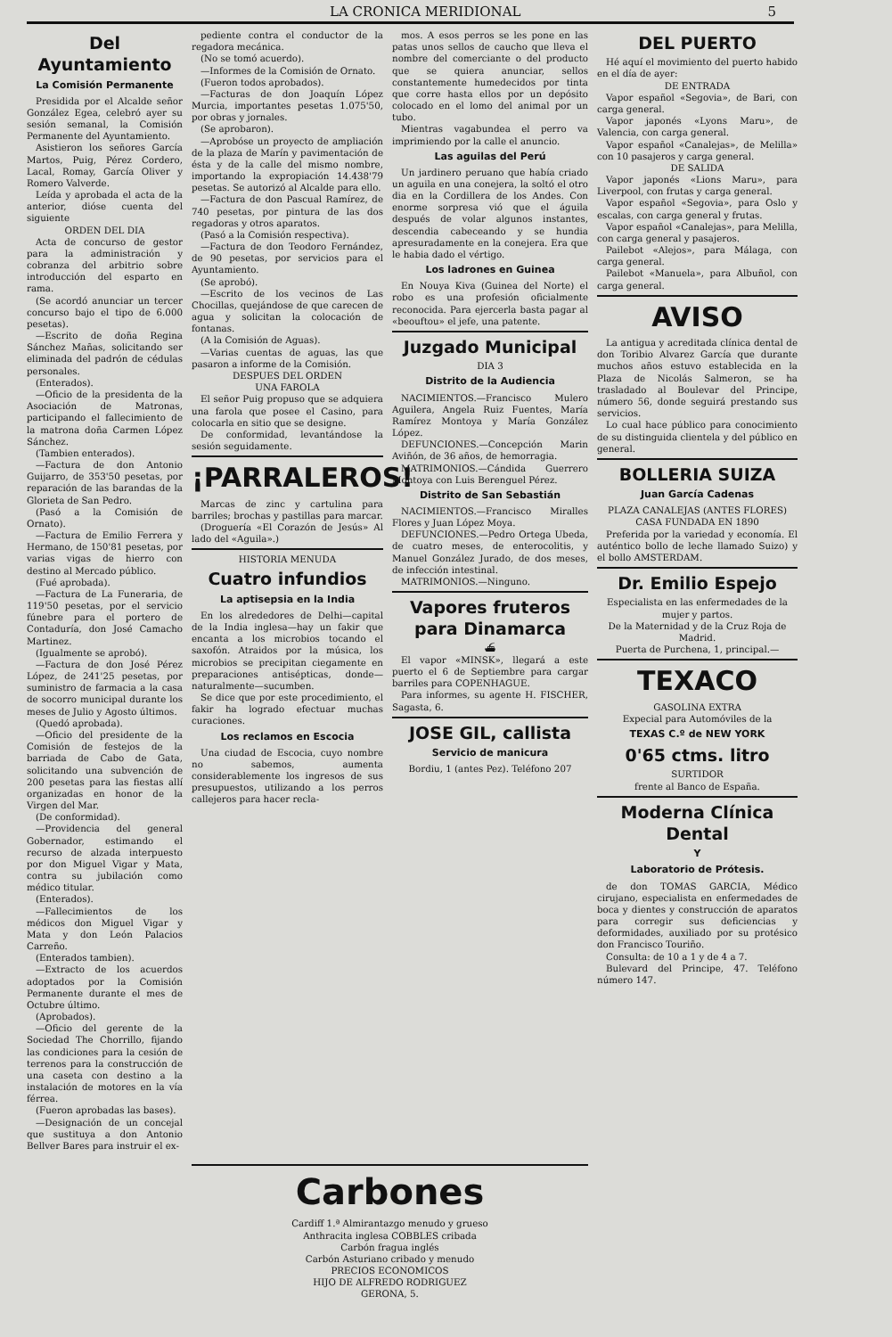LA CRONICA MERIDIONAL 5
Del Ayuntamiento
La Comisión Permanente
Presidida por el Alcalde señor González Egea, celebró ayer su sesión semanal, la Comisión Permanente del Ayuntamiento.
Asistieron los señores García Martos, Puig, Pérez Cordero, Lacal, Romay, García Oliver y Romero Valverde.
Leída y aprobada el acta de la anterior, dióse cuenta del siguiente
ORDEN DEL DIA
Acta de concurso de gestor para la administración y cobranza del arbitrio sobre introducción del esparto en rama.
(Se acordó anunciar un tercer concurso bajo el tipo de 6.000 pesetas).
—Escrito de doña Regina Sánchez Mañas, solicitando ser eliminada del padrón de cédulas personales.
(Enterados).
—Oficio de la presidenta de la Asociación de Matronas, participando el fallecimiento de la matrona doña Carmen López Sánchez.
(Tambien enterados).
—Factura de don Antonio Guijarro, de 353'50 pesetas, por reparación de las barandas de la Glorieta de San Pedro.
(Pasó a la Comisión de Ornato).
—Factura de Emilio Ferrera y Hermano, de 150'81 pesetas, por varias vigas de hierro con destino al Mercado público.
(Fué aprobada).
—Factura de La Funeraria, de 119'50 pesetas, por el servicio fúnebre para el portero de Contaduría, don José Camacho Martinez.
(Igualmente se aprobó).
—Factura de don José Pérez López, de 241'25 pesetas, por suministro de farmacia a la casa de socorro municipal durante los meses de Julio y Agosto últimos.
(Quedó aprobada).
—Oficio del presidente de la Comisión de festejos de la barriada de Cabo de Gata, solicitando una subvención de 200 pesetas para las fiestas allí organizadas en honor de la Virgen del Mar.
(De conformidad).
—Providencia del general Gobernador, estimando el recurso de alzada interpuesto por don Miguel Vigar y Mata, contra su jubilación como médico titular.
(Enterados).
—Fallecimientos de los médicos don Miguel Vigar y Mata y don León Palacios Carreño.
(Enterados tambien).
—Extracto de los acuerdos adoptados por la Comisión Permanente durante el mes de Octubre último.
(Aprobados).
—Oficio del gerente de la Sociedad The Chorrillo, fijando las condiciones para la cesión de terrenos para la construcción de una caseta con destino a la instalación de motores en la vía férrea.
(Fueron aprobadas las bases).
—Designación de un concejal que sustituya a don Antonio Bellver Bares para instruir el ex-
pediente contra el conductor de la regadora mecánica.
(No se tomó acuerdo).
—Informes de la Comisión de Ornato.
(Fueron todos aprobados).
—Facturas de don Joaquín López Murcia, importantes pesetas 1.075'50, por obras y jornales.
(Se aprobaron).
—Aprobóse un proyecto de ampliación de la plaza de Marín y pavimentación de ésta y de la calle del mismo nombre, importando la expropiación 14.438'79 pesetas. Se autorizó al Alcalde para ello.
—Factura de don Pascual Ramírez, de 740 pesetas, por pintura de las dos regadoras y otros aparatos.
(Pasó a la Comisión respectiva).
—Factura de don Teodoro Fernández, de 90 pesetas, por servicios para el Ayuntamiento.
(Se aprobó).
—Escrito de los vecinos de Las Chocillas, quejándose de que carecen de agua y solicitan la colocación de fontanas.
(A la Comisión de Aguas).
—Varias cuentas de aguas, las que pasaron a informe de la Comisión.
DESPUES DEL ORDEN
UNA FAROLA
El señor Puig propuso que se adquiera una farola que posee el Casino, para colocarla en sitio que se designe.
De conformidad, levantándose la sesión seguidamente.
¡PARRALEROS!
Marcas de zinc y cartulina para barriles; brochas y pastillas para marcar.
(Droguería «El Corazón de Jesús» Al lado del «Aguila».)
HISTORIA MENUDA
Cuatro infundios
La aptisepsia en la India
En los alrededores de Delhi—capital de la India inglesa—hay un fakir que encanta a los microbios tocando el saxofón. Atraidos por la música, los microbios se precipitan ciegamente en preparaciones antisépticas, donde—naturalmente—sucumben.
Se dice que por este procedimiento, el fakir ha logrado efectuar muchas curaciones.
Los reclamos en Escocia
Una ciudad de Escocia, cuyo nombre no sabemos, aumenta considerablemente los ingresos de sus presupuestos, utilizando a los perros callejeros para hacer recla-
mos. A esos perros se les pone en las patas unos sellos de caucho que lleva el nombre del comerciante o del producto que se quiera anunciar, sellos constantemente humedecidos por tinta que corre hasta ellos por un depósito colocado en el lomo del animal por un tubo.
Mientras vagabundea el perro va imprimiendo por la calle el anuncio.
Las aguilas del Perú
Un jardinero peruano que había criado un aguila en una conejera, la soltó el otro dia en la Cordillera de los Andes. Con enorme sorpresa vió que el águila después de volar algunos instantes, descendia cabeceando y se hundia apresuradamente en la conejera. Era que le habia dado el vértigo.
Los ladrones en Guinea
En Nouya Kiva (Guinea del Norte) el robo es una profesión oficialmente reconocida. Para ejercerla basta pagar al «beouftou» el jefe, una patente.
Juzgado Municipal
DIA 3
Distrito de la Audiencia
NACIMIENTOS.—Francisco Mulero Aguilera, Angela Ruiz Fuentes, María Ramírez Montoya y María González López.
DEFUNCIONES.—Concepción Marin Aviñón, de 36 años, de hemorragia.
MATRIMONIOS.—Cándida Guerrero Montoya con Luis Berenguel Pérez.
Distrito de San Sebastián
NACIMIENTOS.—Francisco Miralles Flores y Juan López Moya.
DEFUNCIONES.—Pedro Ortega Ubeda, de cuatro meses, de enterocolitis, y Manuel González Jurado, de dos meses, de infección intestinal.
MATRIMONIOS.—Ninguno.
Vapores fruteros para Dinamarca
⛴
El vapor «MINSK», llegará a este puerto el 6 de Septiembre para cargar barriles para COPENHAGUE.
Para informes, su agente H. FISCHER, Sagasta, 6.
JOSE GIL, callista
Servicio de manicura
Bordiu, 1 (antes Pez). Teléfono 207
DEL PUERTO
Hé aquí el movimiento del puerto habido en el día de ayer:
DE ENTRADA
Vapor español «Segovia», de Bari, con carga general.
Vapor japonés «Lyons Maru», de Valencia, con carga general.
Vapor español «Canalejas», de Melilla» con 10 pasajeros y carga general.
DE SALIDA
Vapor japonés «Lions Maru», para Liverpool, con frutas y carga general.
Vapor español «Segovia», para Oslo y escalas, con carga general y frutas.
Vapor español «Canalejas», para Melilla, con carga general y pasajeros.
Pailebot «Alejos», para Málaga, con carga general.
Pailebot «Manuela», para Albuñol, con carga general.
AVISO
La antigua y acreditada clínica dental de don Toribio Alvarez García que durante muchos años estuvo establecida en la Plaza de Nicolás Salmeron, se ha trasladado al Boulevar del Principe, número 56, donde seguirá prestando sus servicios.
Lo cual hace público para conocimiento de su distinguida clientela y del público en general.
BOLLERIA SUIZA
Juan García Cadenas
PLAZA CANALEJAS (ANTES FLORES)
CASA FUNDADA EN 1890
Preferida por la variedad y economía. El auténtico bollo de leche llamado Suizo) y el bollo AMSTERDAM.
Dr. Emilio Espejo
Especialista en las enfermedades de la mujer y partos.
De la Maternidad y de la Cruz Roja de Madrid.
Puerta de Purchena, 1, principal.—
TEXACO
GASOLINA EXTRA
Expecial para Automóviles de la
TEXAS C.º de NEW YORK
0'65 ctms. litro
SURTIDOR
frente al Banco de España.
Moderna Clínica Dental
Y
Laboratorio de Prótesis.
de don TOMAS GARCIA, Médico cirujano, especialista en enfermedades de boca y dientes y construcción de aparatos para corregir sus deficiencias y deformidades, auxiliado por su protésico don Francisco Touriño.
Consulta: de 10 a 1 y de 4 a 7.
Bulevard del Principe, 47. Teléfono número 147.
Carbones
Cardiff 1.ª Almirantazgo menudo y grueso
Anthracita inglesa COBBLES cribada
Carbón fragua inglés
Carbón Asturiano cribado y menudo
PRECIOS ECONOMICOS
HIJO DE ALFREDO RODRIGUEZ
GERONA, 5.